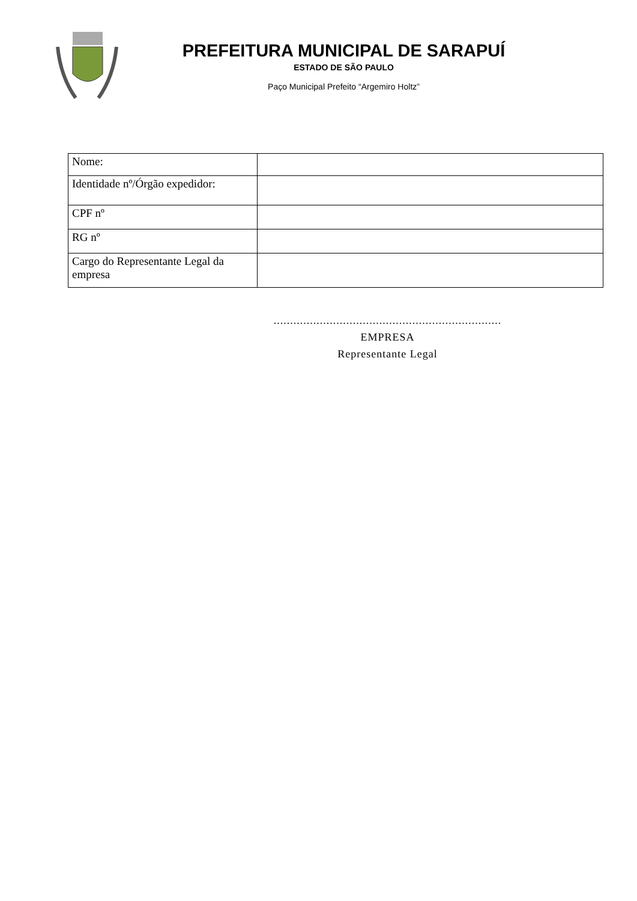PREFEITURA MUNICIPAL DE SARAPUÍ
ESTADO DE SÃO PAULO
Paço Municipal Prefeito “Argemiro Holtz”
| Nome: | |
| Identidade nº/Órgão expedidor: | |
| CPF nº | |
| RG nº | |
| Cargo do Representante Legal da empresa | |
.....................................................................
EMPRESA
Representante Legal